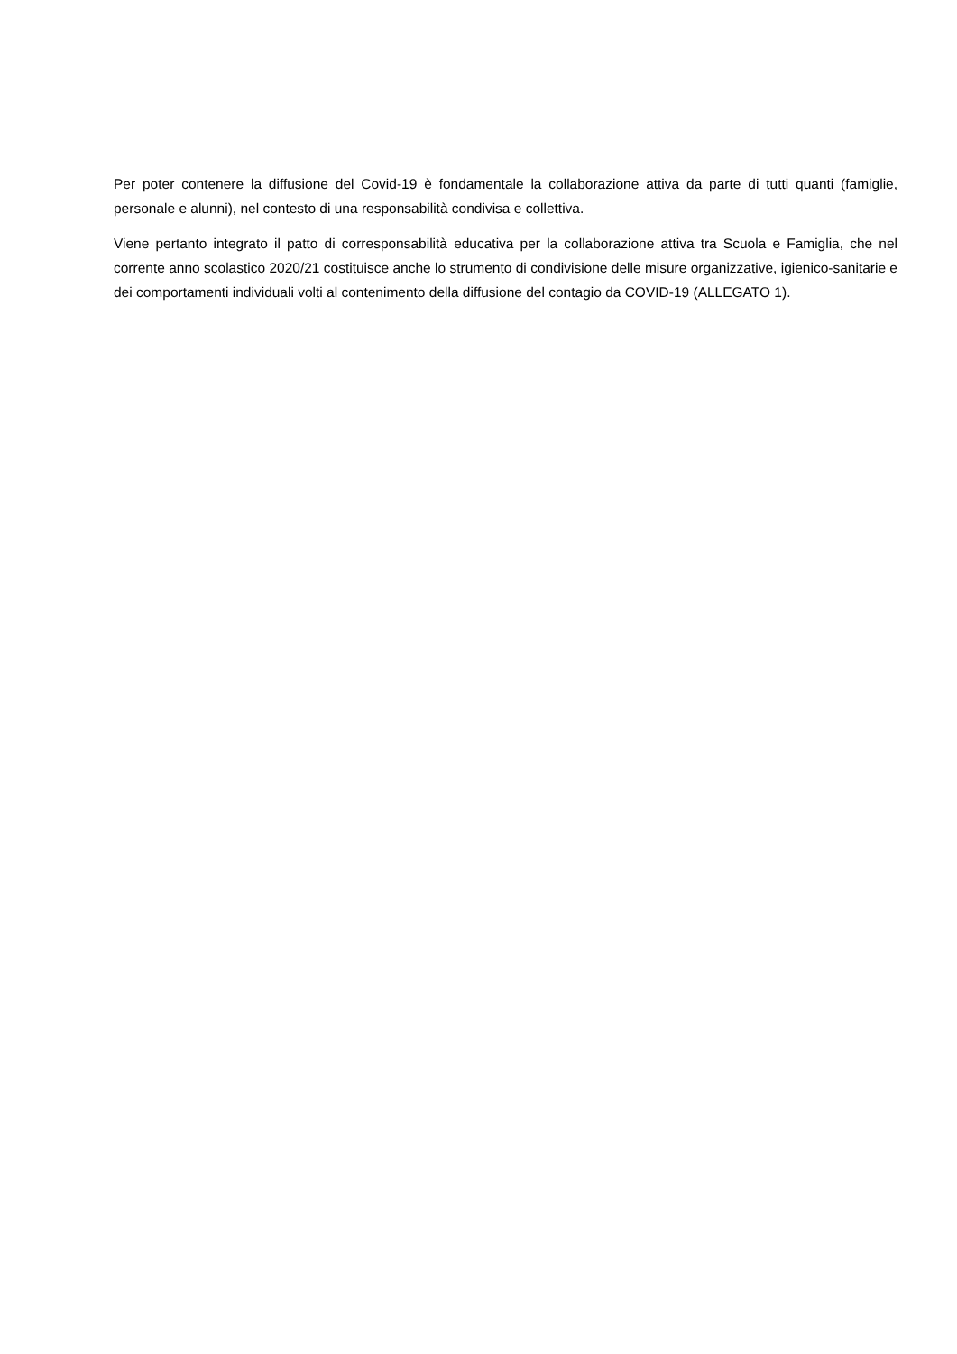Per poter contenere la diffusione del Covid-19 è fondamentale la collaborazione attiva da parte di tutti quanti (famiglie, personale e alunni), nel contesto di una responsabilità condivisa e collettiva.
Viene pertanto integrato il patto di corresponsabilità educativa per la collaborazione attiva tra Scuola e Famiglia, che nel corrente anno scolastico 2020/21 costituisce anche lo strumento di condivisione delle misure organizzative, igienico-sanitarie e dei comportamenti individuali volti al contenimento della diffusione del contagio da COVID-19 (ALLEGATO 1).